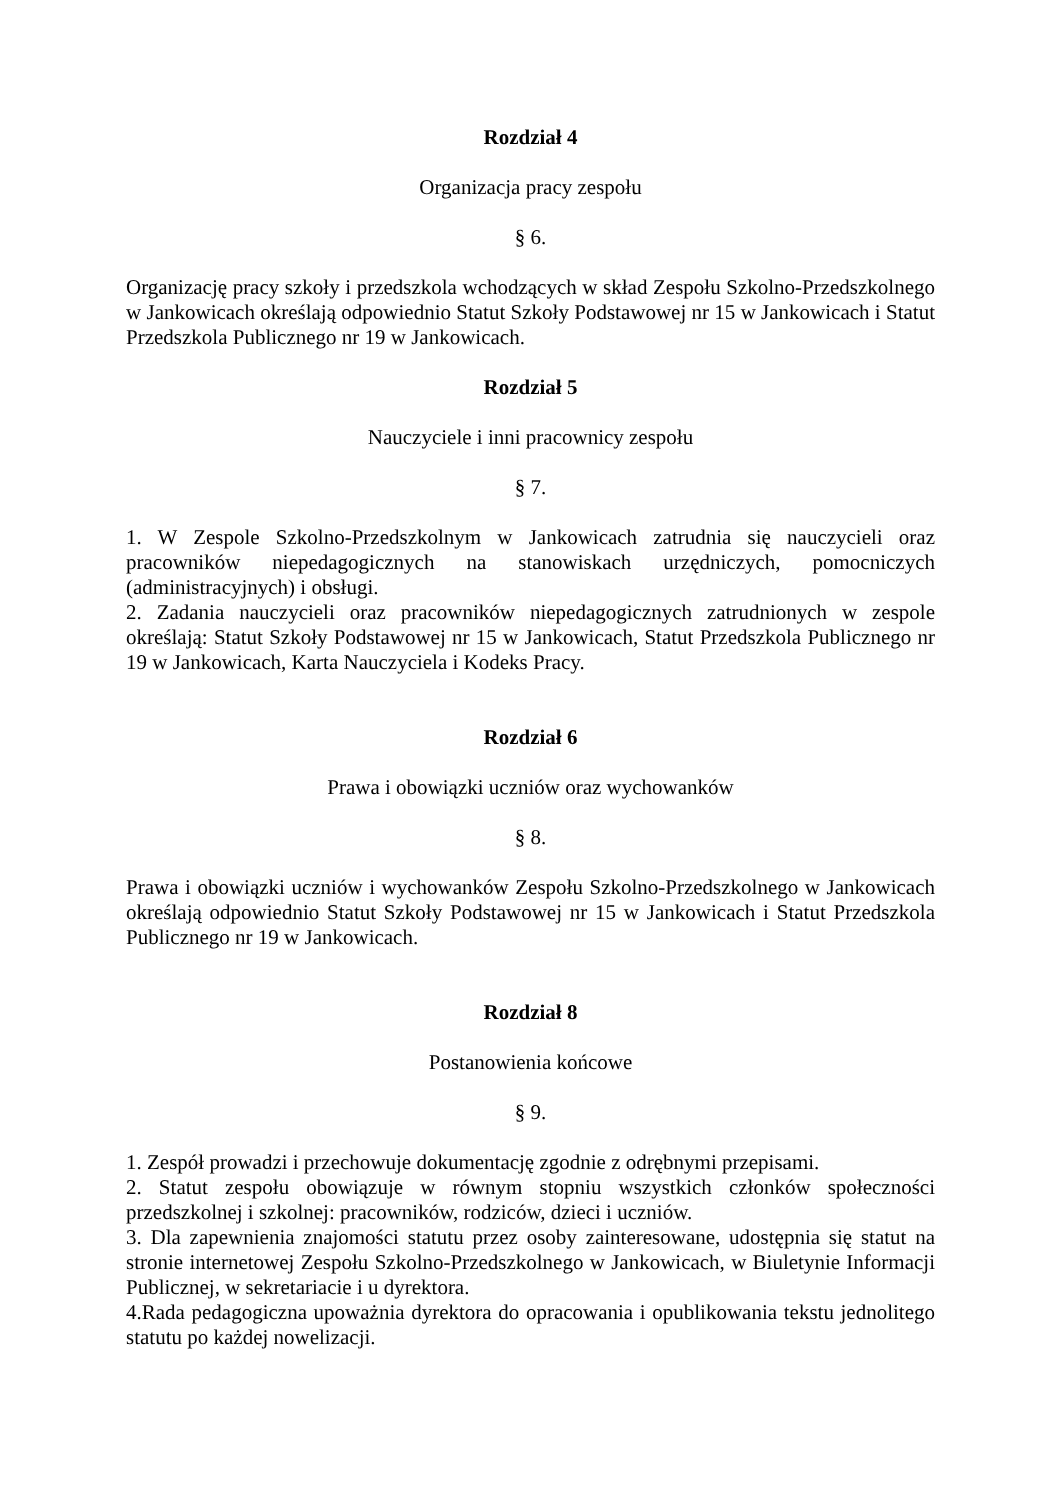Rozdział 4
Organizacja pracy zespołu
§ 6.
Organizację pracy szkoły i przedszkola wchodzących w skład Zespołu Szkolno-Przedszkolnego w Jankowicach określają odpowiednio Statut Szkoły Podstawowej nr 15 w Jankowicach i Statut Przedszkola Publicznego nr 19 w Jankowicach.
Rozdział 5
Nauczyciele i inni pracownicy zespołu
§ 7.
1. W Zespole Szkolno-Przedszkolnym w Jankowicach zatrudnia się nauczycieli oraz pracowników niepedagogicznych na stanowiskach urzędniczych, pomocniczych (administracyjnych) i obsługi.
2. Zadania nauczycieli oraz pracowników niepedagogicznych zatrudnionych w zespole określają: Statut Szkoły Podstawowej nr 15 w Jankowicach, Statut Przedszkola Publicznego nr 19 w Jankowicach, Karta Nauczyciela i Kodeks Pracy.
Rozdział 6
Prawa i obowiązki uczniów oraz wychowanków
§ 8.
Prawa i obowiązki uczniów i wychowanków Zespołu Szkolno-Przedszkolnego w Jankowicach określają odpowiednio Statut Szkoły Podstawowej nr 15 w Jankowicach i Statut Przedszkola Publicznego nr 19 w Jankowicach.
Rozdział 8
Postanowienia końcowe
§ 9.
1. Zespół prowadzi i przechowuje dokumentację zgodnie z odrębnymi przepisami.
2. Statut zespołu obowiązuje w równym stopniu wszystkich członków społeczności przedszkolnej i szkolnej: pracowników, rodziców, dzieci i uczniów.
3. Dla zapewnienia znajomości statutu przez osoby zainteresowane, udostępnia się statut na stronie internetowej Zespołu Szkolno-Przedszkolnego w Jankowicach, w Biuletynie Informacji Publicznej, w sekretariacie i u dyrektora.
4.Rada pedagogiczna upoważnia dyrektora do opracowania i opublikowania tekstu jednolitego statutu po każdej nowelizacji.